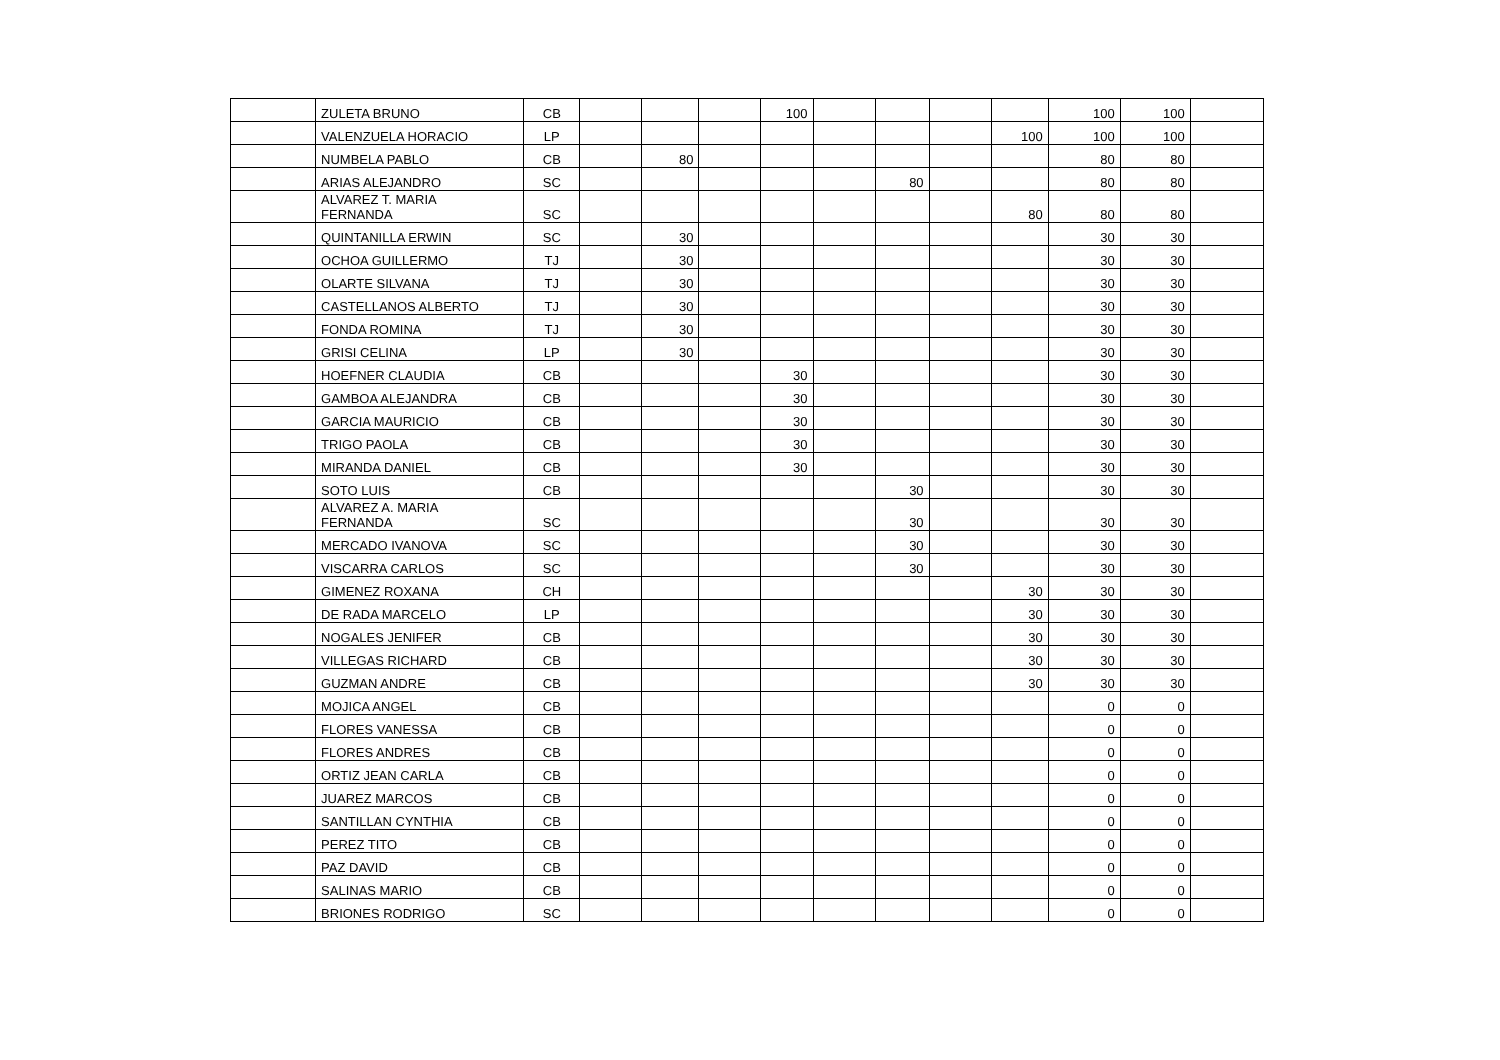| | ZULETA BRUNO | CB | | | | 100 | | | | | 100 | 100 | |
| | VALENZUELA HORACIO | LP | | | | | | | | 100 | 100 | 100 | |
| | NUMBELA PABLO | CB | | 80 | | | | | | | 80 | 80 | |
| | ARIAS ALEJANDRO | SC | | | | | | 80 | | | 80 | 80 | |
| | ALVAREZ T. MARIA FERNANDA | SC | | | | | | | | 80 | 80 | 80 | |
| | QUINTANILLA ERWIN | SC | | 30 | | | | | | | 30 | 30 | |
| | OCHOA GUILLERMO | TJ | | 30 | | | | | | | 30 | 30 | |
| | OLARTE SILVANA | TJ | | 30 | | | | | | | 30 | 30 | |
| | CASTELLANOS ALBERTO | TJ | | 30 | | | | | | | 30 | 30 | |
| | FONDA ROMINA | TJ | | 30 | | | | | | | 30 | 30 | |
| | GRISI CELINA | LP | | 30 | | | | | | | 30 | 30 | |
| | HOEFNER CLAUDIA | CB | | | | 30 | | | | | 30 | 30 | |
| | GAMBOA ALEJANDRA | CB | | | | 30 | | | | | 30 | 30 | |
| | GARCIA MAURICIO | CB | | | | 30 | | | | | 30 | 30 | |
| | TRIGO PAOLA | CB | | | | 30 | | | | | 30 | 30 | |
| | MIRANDA DANIEL | CB | | | | 30 | | | | | 30 | 30 | |
| | SOTO LUIS | CB | | | | | | 30 | | | 30 | 30 | |
| | ALVAREZ A. MARIA FERNANDA | SC | | | | | | 30 | | | 30 | 30 | |
| | MERCADO IVANOVA | SC | | | | | | 30 | | | 30 | 30 | |
| | VISCARRA CARLOS | SC | | | | | | 30 | | | 30 | 30 | |
| | GIMENEZ ROXANA | CH | | | | | | | | 30 | 30 | 30 | |
| | DE RADA MARCELO | LP | | | | | | | | 30 | 30 | 30 | |
| | NOGALES JENIFER | CB | | | | | | | | 30 | 30 | 30 | |
| | VILLEGAS RICHARD | CB | | | | | | | | 30 | 30 | 30 | |
| | GUZMAN ANDRE | CB | | | | | | | | 30 | 30 | 30 | |
| | MOJICA ANGEL | CB | | | | | | | | | 0 | 0 | |
| | FLORES VANESSA | CB | | | | | | | | | 0 | 0 | |
| | FLORES ANDRES | CB | | | | | | | | | 0 | 0 | |
| | ORTIZ JEAN CARLA | CB | | | | | | | | | 0 | 0 | |
| | JUAREZ MARCOS | CB | | | | | | | | | 0 | 0 | |
| | SANTILLAN CYNTHIA | CB | | | | | | | | | 0 | 0 | |
| | PEREZ TITO | CB | | | | | | | | | 0 | 0 | |
| | PAZ DAVID | CB | | | | | | | | | 0 | 0 | |
| | SALINAS MARIO | CB | | | | | | | | | 0 | 0 | |
| | BRIONES RODRIGO | SC | | | | | | | | | 0 | 0 | |